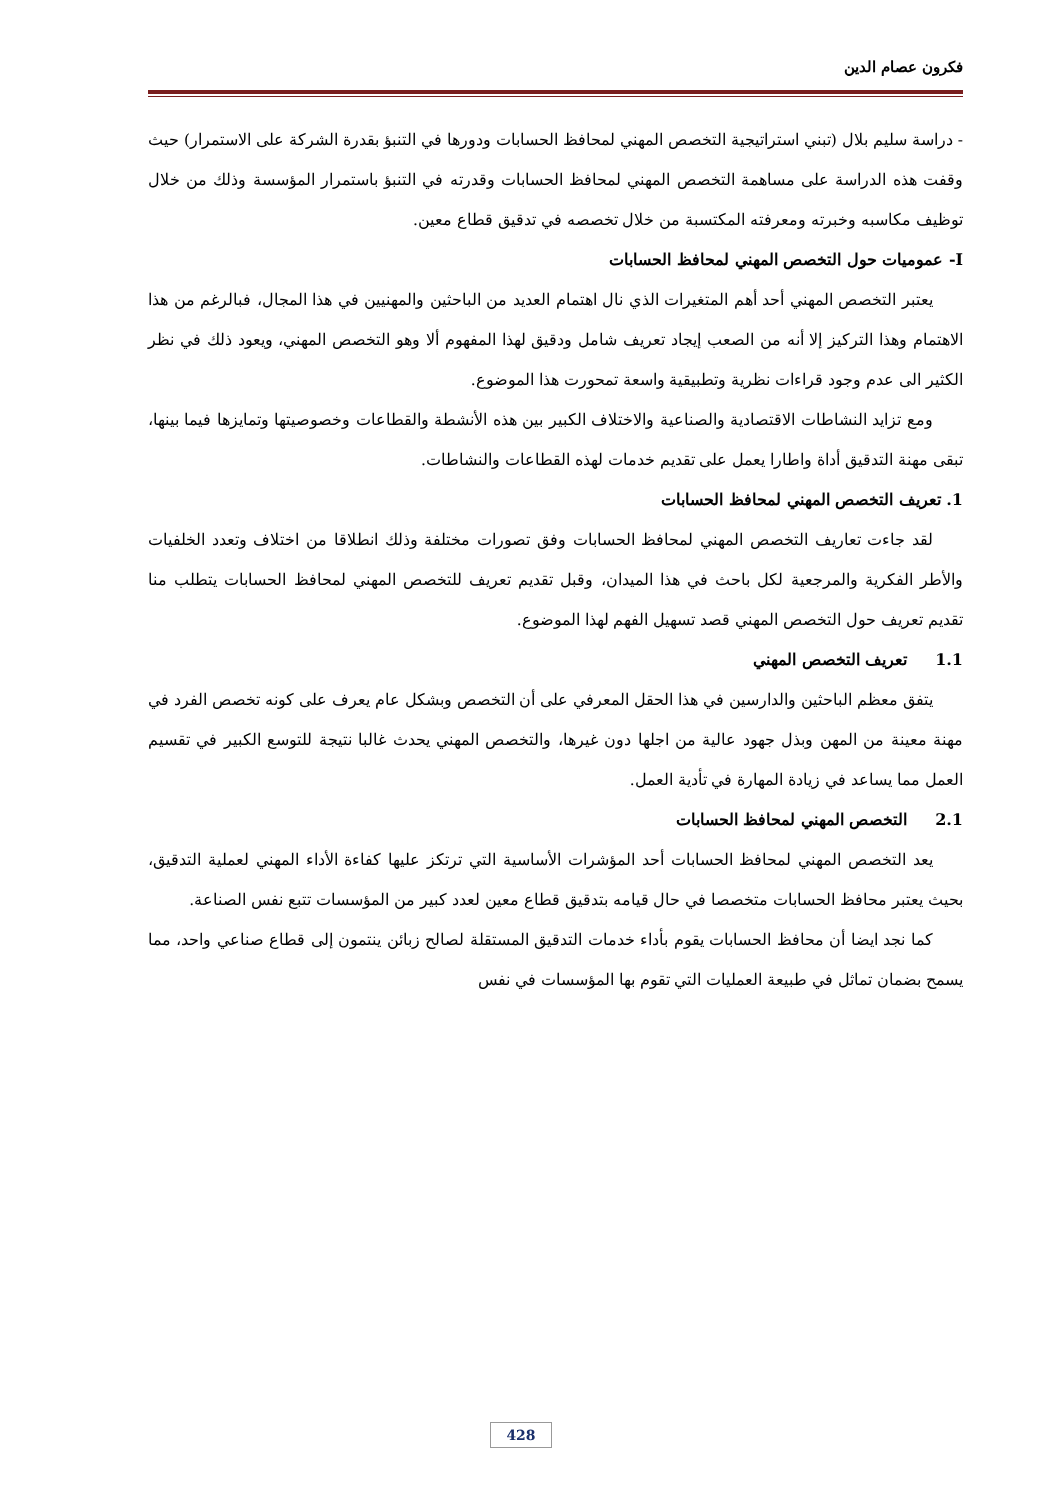فكرون عصام الدين
- دراسة سليم بلال (تبني استراتيجية التخصص المهني لمحافظ الحسابات ودورها في التنبؤ بقدرة الشركة على الاستمرار) حيث وقفت هذه الدراسة على مساهمة التخصص المهني لمحافظ الحسابات وقدرته في التنبؤ باستمرار المؤسسة وذلك من خلال توظيف مكاسبه وخبرته ومعرفته المكتسبة من خلال تخصصه في تدقيق قطاع معين.
I- عموميات حول التخصص المهني لمحافظ الحسابات
يعتبر التخصص المهني أحد أهم المتغيرات الذي نال اهتمام العديد من الباحثين والمهنيين في هذا المجال، فبالرغم من هذا الاهتمام وهذا التركيز إلا أنه من الصعب إيجاد تعريف شامل ودقيق لهذا المفهوم ألا وهو التخصص المهني، ويعود ذلك في نظر الكثير الى عدم وجود قراءات نظرية وتطبيقية واسعة تمحورت هذا الموضوع.
ومع تزايد النشاطات الاقتصادية والصناعية والاختلاف الكبير بين هذه الأنشطة والقطاعات وخصوصيتها وتمايزها فيما بينها، تبقى مهنة التدقيق أداة واطارا يعمل على تقديم خدمات لهذه القطاعات والنشاطات.
1. تعريف التخصص المهني لمحافظ الحسابات
لقد جاءت تعاريف التخصص المهني لمحافظ الحسابات وفق تصورات مختلفة وذلك انطلاقا من اختلاف وتعدد الخلفيات والأطر الفكرية والمرجعية لكل باحث في هذا الميدان، وقبل تقديم تعريف للتخصص المهني لمحافظ الحسابات يتطلب منا تقديم تعريف حول التخصص المهني قصد تسهيل الفهم لهذا الموضوع.
1.1 تعريف التخصص المهني
يتفق معظم الباحثين والدارسين في هذا الحقل المعرفي على أن التخصص وبشكل عام يعرف على كونه تخصص الفرد في مهنة معينة من المهن وبذل جهود عالية من اجلها دون غيرها، والتخصص المهني يحدث غالبا نتيجة للتوسع الكبير في تقسيم العمل مما يساعد في زيادة المهارة في تأدية العمل.
2.1 التخصص المهني لمحافظ الحسابات
يعد التخصص المهني لمحافظ الحسابات أحد المؤشرات الأساسية التي ترتكز عليها كفاءة الأداء المهني لعملية التدقيق، بحيث يعتبر محافظ الحسابات متخصصا في حال قيامه بتدقيق قطاع معين لعدد كبير من المؤسسات تتبع نفس الصناعة.
كما نجد ايضا أن محافظ الحسابات يقوم بأداء خدمات التدقيق المستقلة لصالح زبائن ينتمون إلى قطاع صناعي واحد، مما يسمح بضمان تماثل في طبيعة العمليات التي تقوم بها المؤسسات في نفس
428